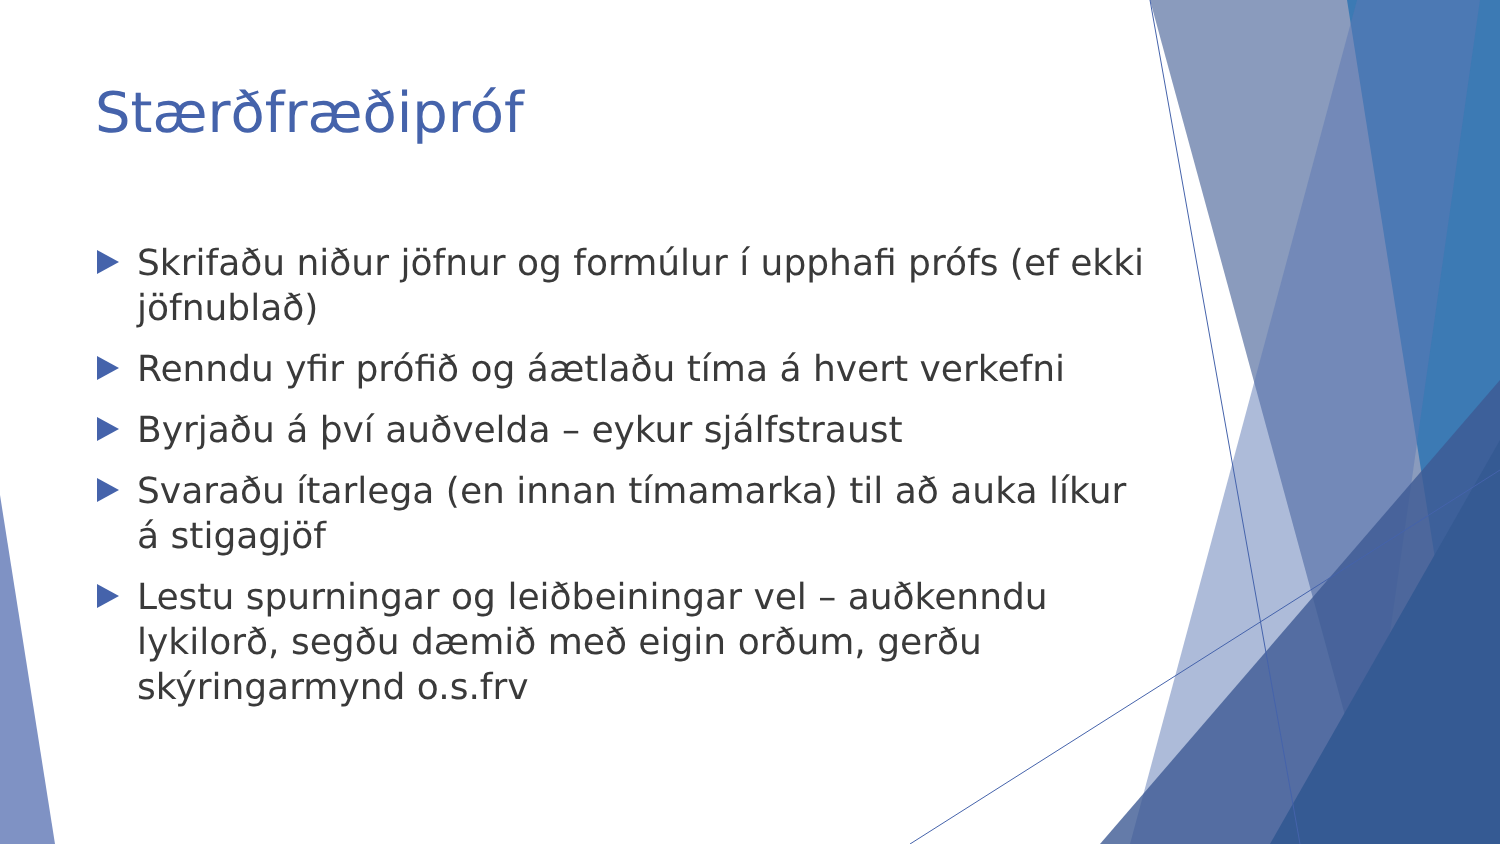Stærðfræðipróf
Skrifaðu niður jöfnur og formúlur í upphafi prófs (ef ekki jöfnublað)
Renndu yfir prófið og áætlaðu tíma á hvert verkefni
Byrjaðu á því auðvelda – eykur sjálfstraust
Svaraðu ítarlega (en innan tímamarka) til að auka líkur á stigagjöf
Lestu spurningar og leiðbeiningar vel – auðkenndu lykilorð, segðu dæmið með eigin orðum, gerðu skýringarmynd o.s.frv